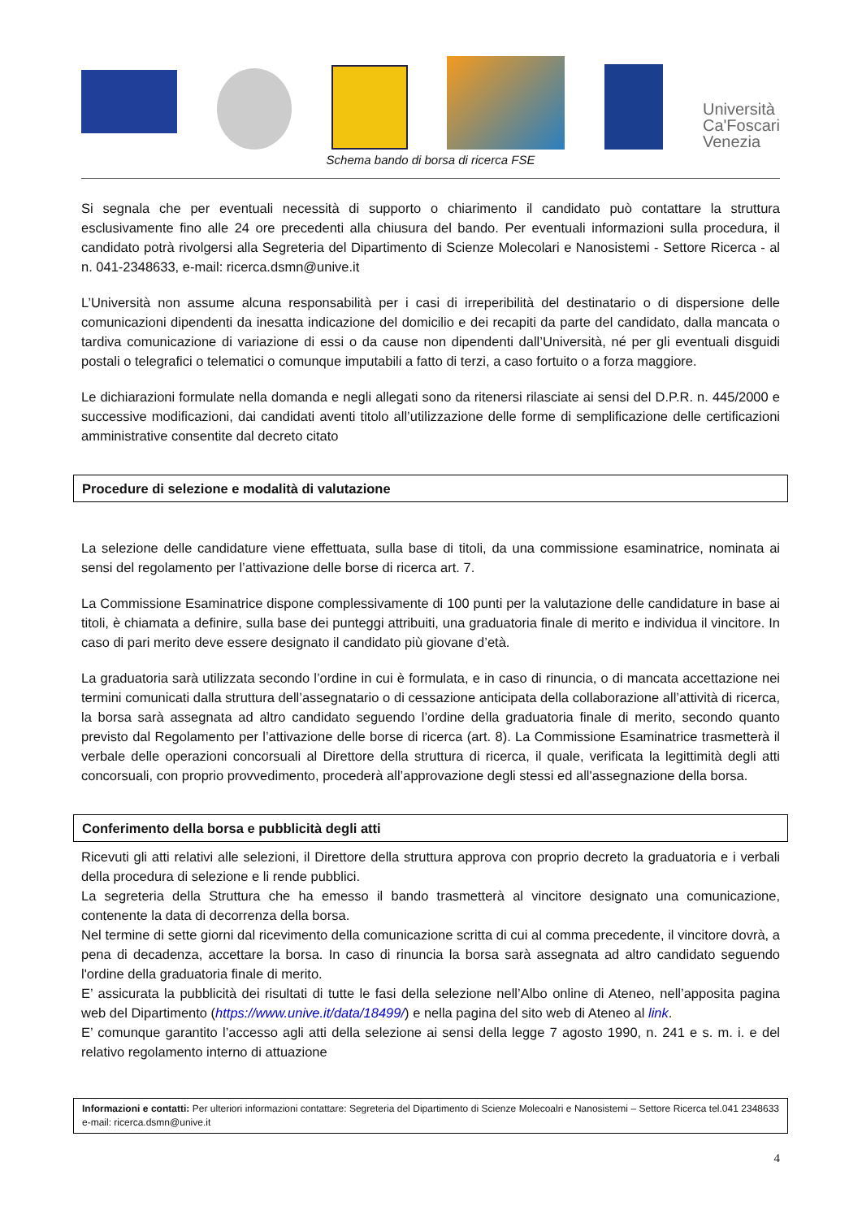Università Ca'Foscari Venezia
Schema bando di borsa di ricerca FSE
Si segnala che per eventuali necessità di supporto o chiarimento il candidato può contattare la struttura esclusivamente fino alle 24 ore precedenti alla chiusura del bando. Per eventuali informazioni sulla procedura, il candidato potrà rivolgersi alla Segreteria del Dipartimento di Scienze Molecolari e Nanosistemi - Settore Ricerca - al n. 041-2348633, e-mail: ricerca.dsmn@unive.it
L’Università non assume alcuna responsabilità per i casi di irreperibilità del destinatario o di dispersione delle comunicazioni dipendenti da inesatta indicazione del domicilio e dei recapiti da parte del candidato, dalla mancata o tardiva comunicazione di variazione di essi o da cause non dipendenti dall’Università, né per gli eventuali disguidi postali o telegrafici o telematici o comunque imputabili a fatto di terzi, a caso fortuito o a forza maggiore.
Le dichiarazioni formulate nella domanda e negli allegati sono da ritenersi rilasciate ai sensi del D.P.R. n. 445/2000 e successive modificazioni, dai candidati aventi titolo all’utilizzazione delle forme di semplificazione delle certificazioni amministrative consentite dal decreto citato
Procedure di selezione e modalità di valutazione
La selezione delle candidature viene effettuata, sulla base di titoli, da una commissione esaminatrice, nominata ai sensi del regolamento per l’attivazione delle borse di ricerca art. 7.
La Commissione Esaminatrice dispone complessivamente di 100 punti per la valutazione delle candidature in base ai titoli, è chiamata a definire, sulla base dei punteggi attribuiti, una graduatoria finale di merito e individua il vincitore. In caso di pari merito deve essere designato il candidato più giovane d’età.
La graduatoria sarà utilizzata secondo l’ordine in cui è formulata, e in caso di rinuncia, o di mancata accettazione nei termini comunicati dalla struttura dell’assegnatario o di cessazione anticipata della collaborazione all’attività di ricerca, la borsa sarà assegnata ad altro candidato seguendo l’ordine della graduatoria finale di merito, secondo quanto previsto dal Regolamento per l’attivazione delle borse di ricerca (art. 8). La Commissione Esaminatrice trasmetterà il verbale delle operazioni concorsuali al Direttore della struttura di ricerca, il quale, verificata la legittimità degli atti concorsuali, con proprio provvedimento, procederà all’approvazione degli stessi ed all'assegnazione della borsa.
Conferimento della borsa e pubblicità degli atti
Ricevuti gli atti relativi alle selezioni, il Direttore della struttura approva con proprio decreto la graduatoria e i verbali della procedura di selezione e li rende pubblici.
La segreteria della Struttura che ha emesso il bando trasmetterà al vincitore designato una comunicazione, contenente la data di decorrenza della borsa.
Nel termine di sette giorni dal ricevimento della comunicazione scritta di cui al comma precedente, il vincitore dovrà, a pena di decadenza, accettare la borsa. In caso di rinuncia la borsa sarà assegnata ad altro candidato seguendo l'ordine della graduatoria finale di merito.
E’ assicurata la pubblicità dei risultati di tutte le fasi della selezione nell’Albo online di Ateneo, nell’apposita pagina web del Dipartimento (https://www.unive.it/data/18499/) e nella pagina del sito web di Ateneo al link.
E’ comunque garantito l’accesso agli atti della selezione ai sensi della legge 7 agosto 1990, n. 241 e s. m. i. e del relativo regolamento interno di attuazione
Informazioni e contatti: Per ulteriori informazioni contattare: Segreteria del Dipartimento di Scienze Molecoalri e Nanosistemi – Settore Ricerca tel.041 2348633 e-mail: ricerca.dsmn@unive.it
4